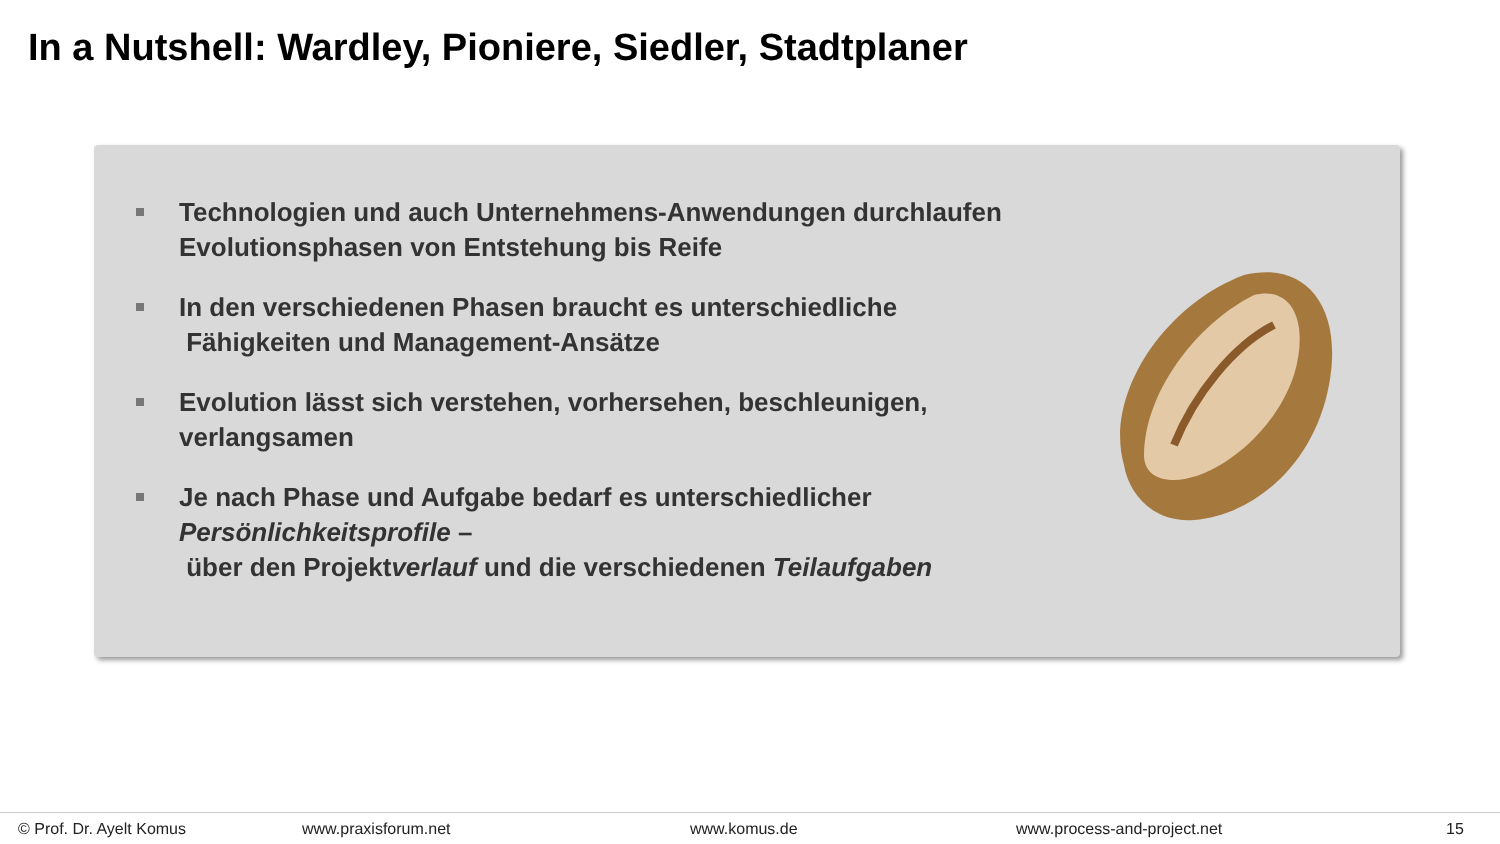In a Nutshell: Wardley, Pioniere, Siedler, Stadtplaner
Technologien und auch Unternehmens-Anwendungen durchlaufen Evolutionsphasen von Entstehung bis Reife
In den verschiedenen Phasen braucht es unterschiedliche
Fähigkeiten und Management-Ansätze
Evolution lässt sich verstehen, vorhersehen, beschleunigen, verlangsamen
Je nach Phase und Aufgabe bedarf es unterschiedlicher Persönlichkeitsprofile –
über den Projektverlauf und die verschiedenen Teilaufgaben
© Prof. Dr. Ayelt Komus www.praxisforum.net www.komus.de www.process-and-project.net 15